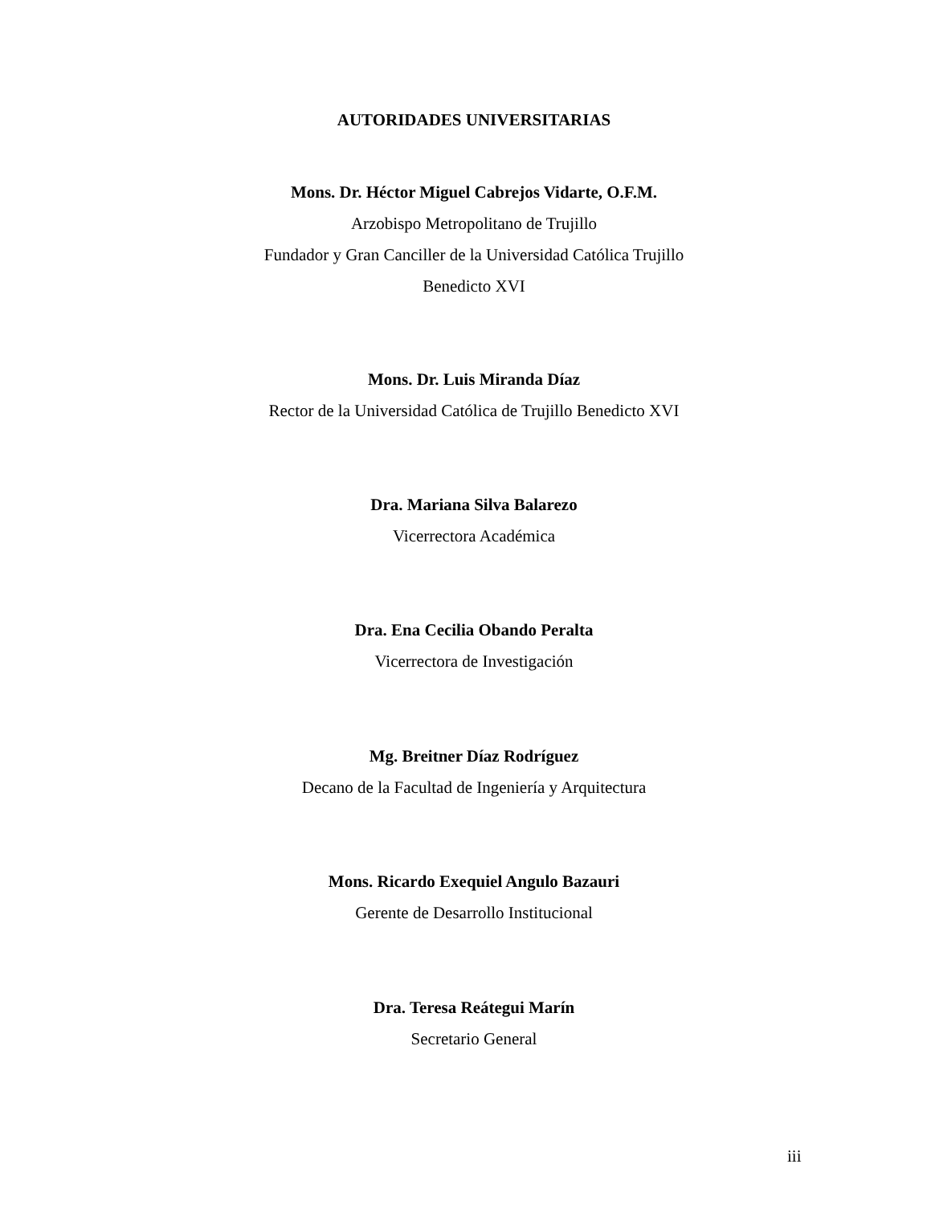AUTORIDADES UNIVERSITARIAS
Mons. Dr. Héctor Miguel Cabrejos Vidarte, O.F.M.
Arzobispo Metropolitano de Trujillo
Fundador y Gran Canciller de la Universidad Católica Trujillo
Benedicto XVI
Mons. Dr. Luis Miranda Díaz
Rector de la Universidad Católica de Trujillo Benedicto XVI
Dra. Mariana Silva Balarezo
Vicerrectora Académica
Dra. Ena Cecilia Obando Peralta
Vicerrectora de Investigación
Mg. Breitner Díaz Rodríguez
Decano de la Facultad de Ingeniería y Arquitectura
Mons. Ricardo Exequiel Angulo Bazauri
Gerente de Desarrollo Institucional
Dra. Teresa Reátegui Marín
Secretario General
iii